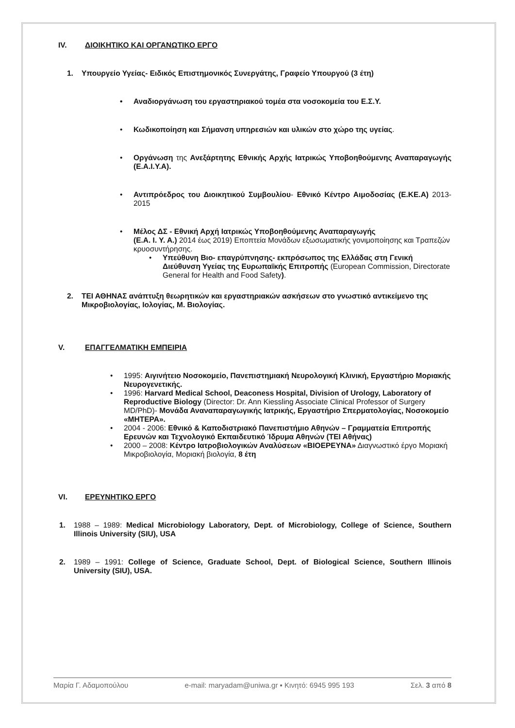IV. ΔΙΟΙΚΗΤΙΚΟ ΚΑΙ ΟΡΓΑΝΩΤΙΚΟ ΕΡΓΟ
1. Υπουργείο Υγείας- Ειδικός Επιστημονικός Συνεργάτης, Γραφείο Υπουργού (3 έτη)
Αναδιοργάνωση του εργαστηριακού τομέα στα νοσοκομεία του Ε.Σ.Υ.
Κωδικοποίηση και Σήμανση υπηρεσιών και υλικών στο χώρο της υγείας.
Οργάνωση της Ανεξάρτητης Εθνικής Αρχής Ιατρικώς Υποβοηθούμενης Αναπαραγωγής (Ε.Α.Ι.Υ.Α).
Αντιπρόεδρος του Διοικητικού Συμβουλίου- Εθνικό Κέντρο Αιμοδοσίας (Ε.ΚΕ.Α) 2013-2015
Μέλος ΔΣ - Εθνική Αρχή Ιατρικώς Υποβοηθούμενης Αναπαραγωγής
(Ε.Α. Ι. Υ. Α.) 2014 έως 2019) Εποπτεία Μονάδων εξωσωματικής γονιμοποίησης και Τραπεζών κρυοσυντήρησης.
Υπεύθυνη Βιο- επαγρύπνησης- εκπρόσωπος της Ελλάδας στη Γενική Διεύθυνση Υγείας της Ευρωπαϊκής Επιτροπής (European Commission, Directorate General for Health and Food Safety).
2. ΤΕΙ ΑΘΗΝΑΣ ανάπτυξη θεωρητικών και εργαστηριακών ασκήσεων στο γνωστικό αντικείμενο της Μικροβιολογίας, Ιολογίας, Μ. Βιολογίας.
V. ΕΠΑΓΓΕΛΜΑΤΙΚΗ ΕΜΠΕΙΡΙΑ
1995: Αιγινήτειο Νοσοκομείο, Πανεπιστημιακή Νευρολογική Κλινική, Εργαστήριο Μοριακής Νευρογενετικής.
1996: Harvard Medical School, Deaconess Hospital, Division of Urology, Laboratory of Reproductive Biology (Director: Dr. Ann Kiessling Associate Clinical Professor of Surgery MD/PhD)- Μονάδα Αναναπαραγωγικής Ιατρικής, Εργαστήριο Σπερματολογίας, Νοσοκομείο «ΜΗΤΕΡΑ».
2004 - 2006: Εθνικό & Καποδιστριακό Πανεπιστήμιο Αθηνών – Γραμματεία Επιτροπής Ερευνών και Τεχνολογικό Εκπαιδευτικό Ίδρυμα Αθηνών (ΤΕΙ Αθήνας)
2000 – 2008: Κέντρο Ιατροβιολογικών Αναλύσεων «ΒΙΟΕΡΕΥΝΑ» Διαγνωστικό έργο Μοριακή Μικροβιολογία, Μοριακή βιολογία, 8 έτη
VI. ΕΡΕΥΝΗΤΙΚΟ ΕΡΓΟ
1. 1988 – 1989: Medical Microbiology Laboratory, Dept. of Microbiology, College of Science, Southern Illinois University (SIU), USA
2. 1989 – 1991: College of Science, Graduate School, Dept. of Biological Science, Southern Illinois University (SIU), USA.
Μαρία Γ. Αδαμοπούλου e-mail: maryadam@uniwa.gr ▪ Κινητό: 6945 995 193 Σελ. 3 από 8